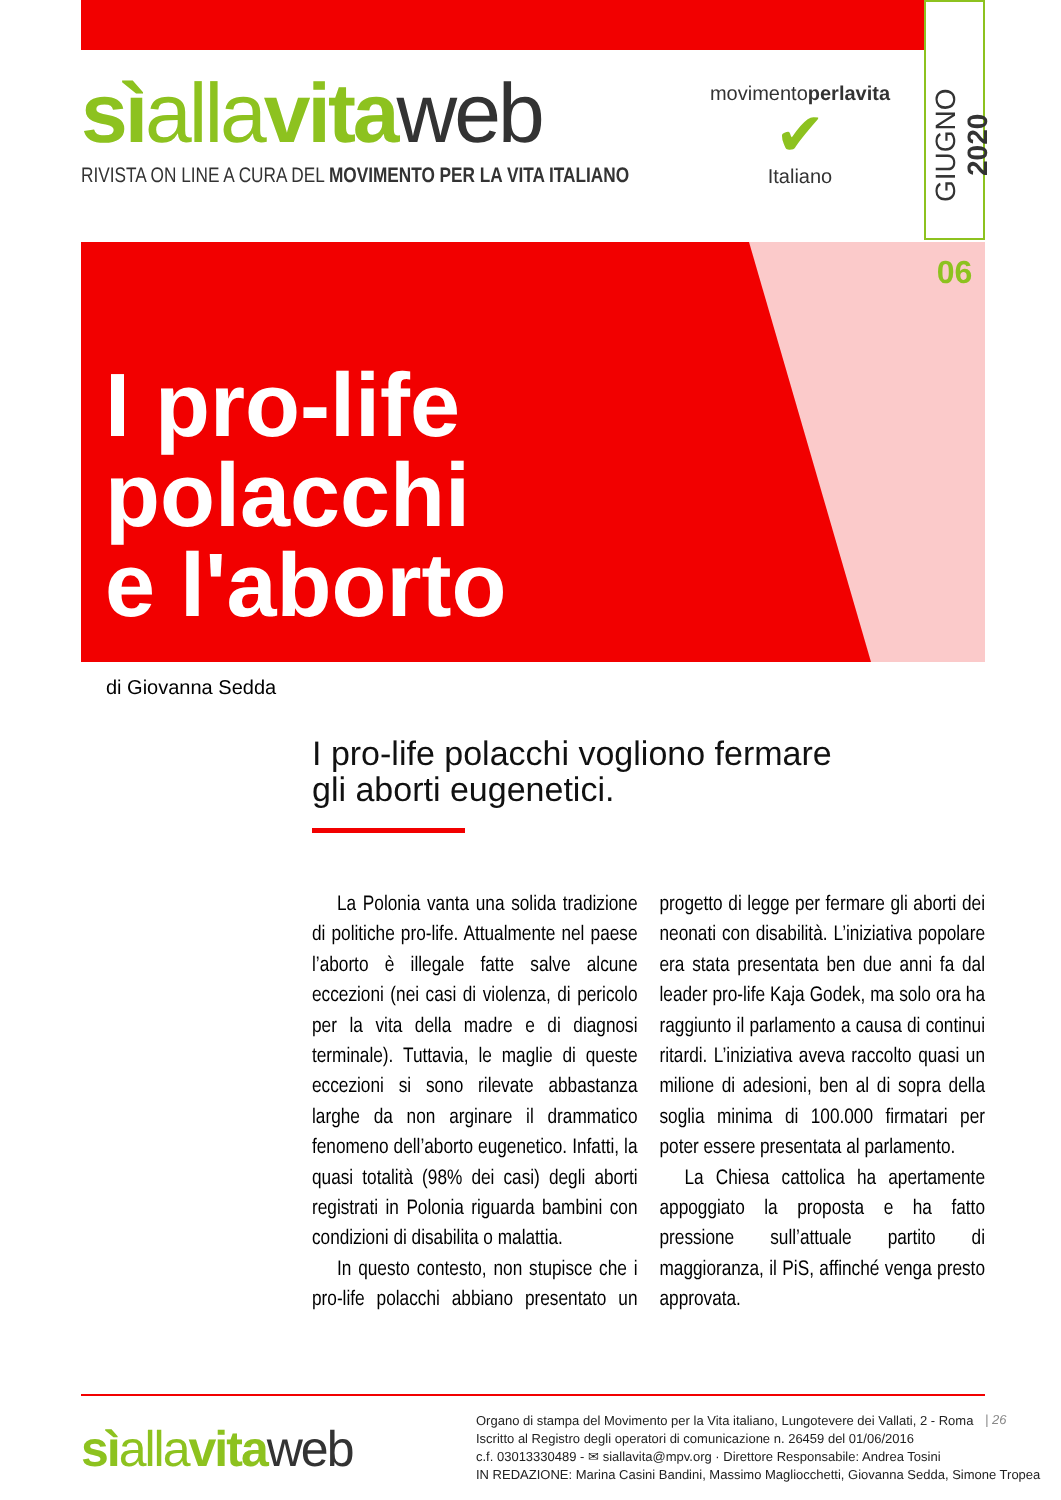sìallavita web
RIVISTA ON LINE A CURA DEL MOVIMENTO PER LA VITA ITALIANO
movimentoperlavita
✔
Italiano
GIUGNO 2020
06
I pro-life
polacchi
e l'aborto
di Giovanna Sedda
I pro-life polacchi vogliono fermare
gli aborti eugenetici.
La Polonia vanta una solida tradizione di politiche pro-life. Attualmente nel paese l’aborto è illegale fatte salve alcune eccezioni (nei casi di violenza, di pericolo per la vita della madre e di diagnosi terminale). Tuttavia, le maglie di queste eccezioni si sono rilevate abbastanza larghe da non arginare il drammatico fenomeno dell’aborto eugenetico. Infatti, la quasi totalità (98% dei casi) degli aborti registrati in Polonia riguarda bambini con condizioni di disabilita o malattia.
In questo contesto, non stupisce che i pro-life polacchi abbiano presentato un progetto di legge per fermare gli aborti dei neonati con disabilità. L’iniziativa popolare era stata presentata ben due anni fa dal leader pro-life Kaja Godek, ma solo ora ha raggiunto il parlamento a causa di continui ritardi. L’iniziativa aveva raccolto quasi un milione di adesioni, ben al di sopra della soglia minima di 100.000 firmatari per poter essere presentata al parlamento.
La Chiesa cattolica ha apertamente appoggiato la proposta e ha fatto pressione sull’attuale partito di maggioranza, il PiS, affinché venga presto approvata.
sìallavita web
Organo di stampa del Movimento per la Vita italiano, Lungotevere dei Vallati, 2 - Roma
Iscritto al Registro degli operatori di comunicazione n. 26459 del 01/06/2016
c.f. 03013330489 - ✉ siallavita@mpv.org · Direttore Responsabile: Andrea Tosini
IN REDAZIONE: Marina Casini Bandini, Massimo Magliocchetti, Giovanna Sedda, Simone Tropea
| 26